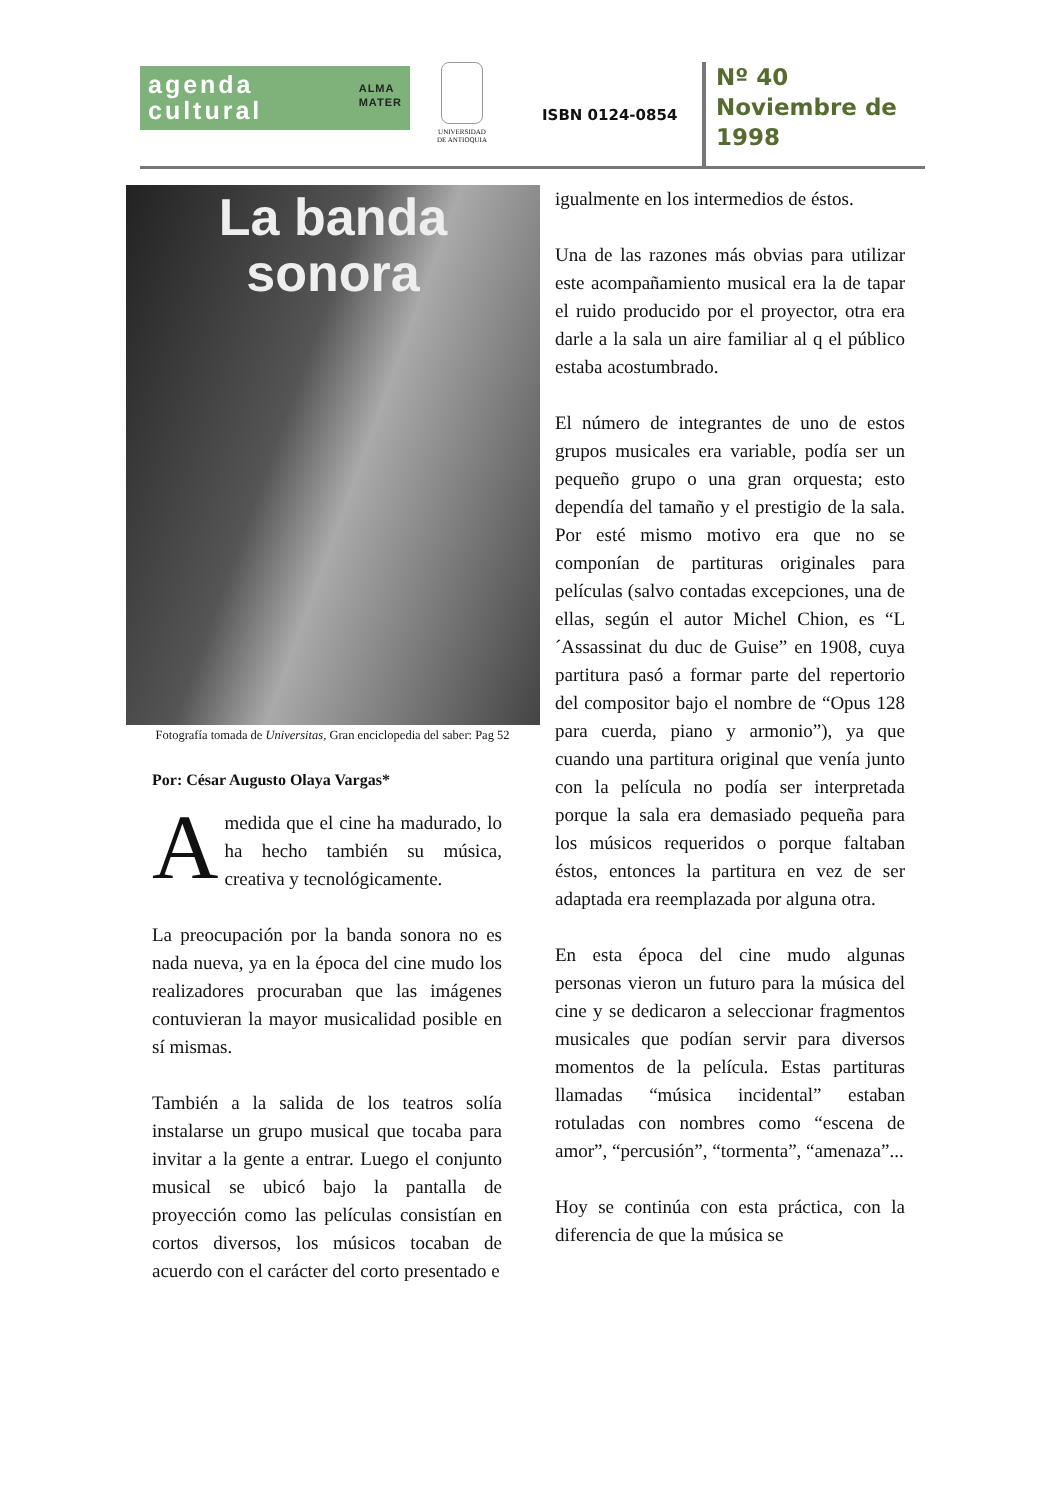ALMA
MATER agenda
cultural
UNIVERSIDAD
DE ANTIOQUIA
ISBN 0124-0854
Nº 40
Noviembre de
1998
La banda
sonora
Fotografía tomada de Universitas, Gran enciclopedia del saber: Pag 52
Por: César Augusto Olaya Vargas*
A medida que el cine ha madurado, lo ha hecho también su música, creativa y tecnológicamente.
La preocupación por la banda sonora no es nada nueva, ya en la época del cine mudo los realizadores procuraban que las imágenes contuvieran la mayor musicalidad posible en sí mismas.
También a la salida de los teatros solía instalarse un grupo musical que tocaba para invitar a la gente a entrar. Luego el conjunto musical se ubicó bajo la pantalla de proyección como las películas consistían en cortos diversos, los músicos tocaban de acuerdo con el carácter del corto presentado e
igualmente en los intermedios de éstos.
Una de las razones más obvias para utilizar este acompañamiento musical era la de tapar el ruido producido por el proyector, otra era darle a la sala un aire familiar al q el público estaba acostumbrado.
El número de integrantes de uno de estos grupos musicales era variable, podía ser un pequeño grupo o una gran orquesta; esto dependía del tamaño y el prestigio de la sala. Por esté mismo motivo era que no se componían de partituras originales para películas (salvo contadas excepciones, una de ellas, según el autor Michel Chion, es “L´Assassinat du duc de Guise” en 1908, cuya partitura pasó a formar parte del repertorio del compositor bajo el nombre de “Opus 128 para cuerda, piano y armonio”), ya que cuando una partitura original que venía junto con la película no podía ser interpretada porque la sala era demasiado pequeña para los músicos requeridos o porque faltaban éstos, entonces la partitura en vez de ser adaptada era reemplazada por alguna otra.
En esta época del cine mudo algunas personas vieron un futuro para la música del cine y se dedicaron a seleccionar fragmentos musicales que podían servir para diversos momentos de la película. Estas partituras llamadas “música incidental” estaban rotuladas con nombres como “escena de amor”, “percusión”, “tormenta”, “amenaza”...
Hoy se continúa con esta práctica, con la diferencia de que la música se